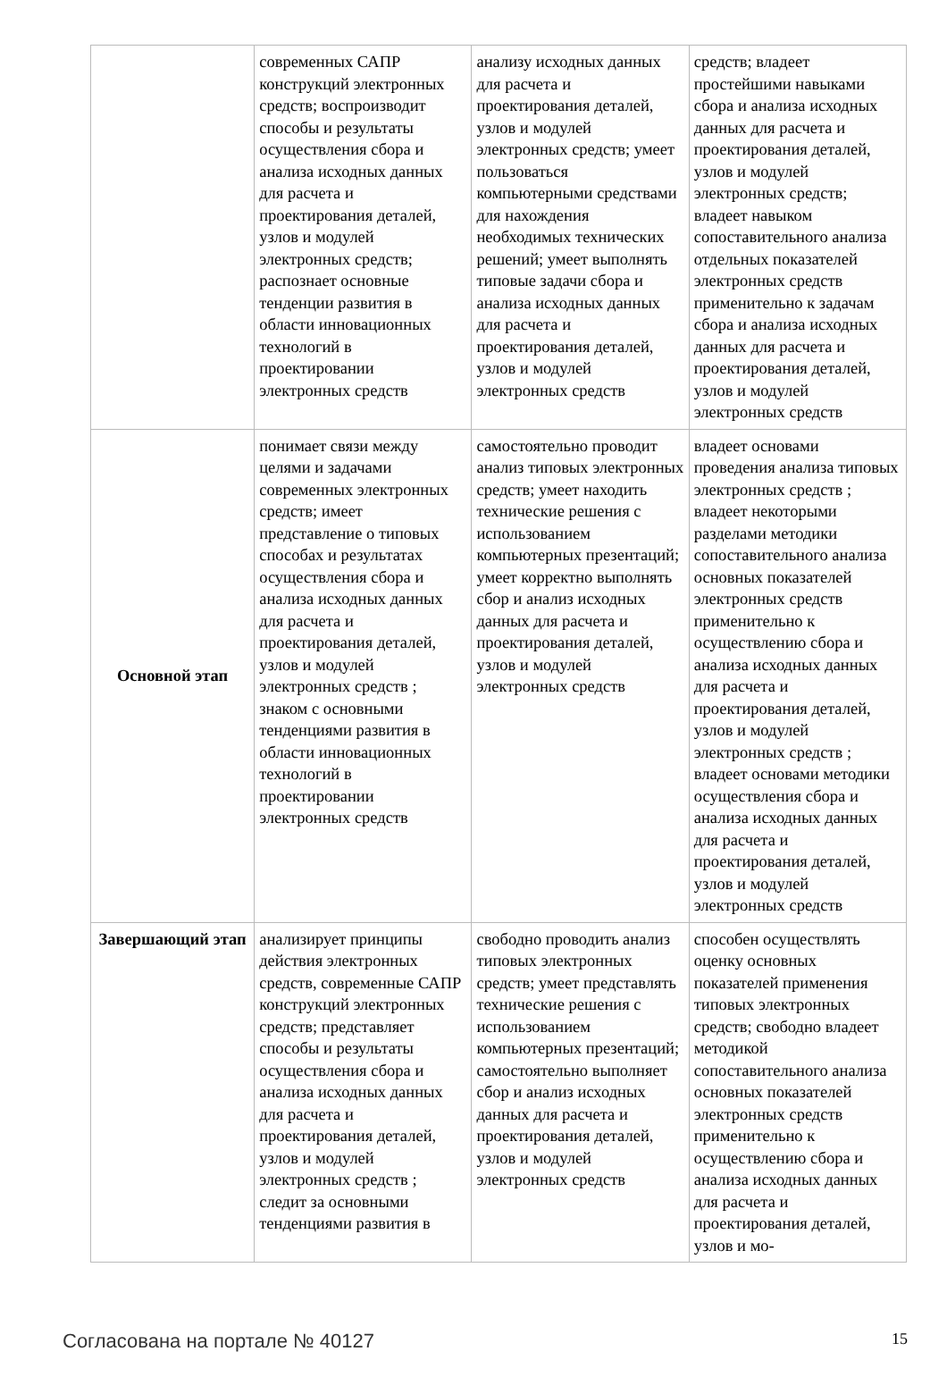| | современных САПР конструкций электронных средств; воспроизводит способы и результаты осуществления сбора и анализа исходных данных для расчета и проектирования деталей, узлов и модулей электронных средств; распознает основные тенденции развития в области инновационных технологий в проектировании электронных средств | анализу исходных данных для расчета и проектирования деталей, узлов и модулей электронных средств; умеет пользоваться компьютерными средствами для нахождения необходимых технических решений; умеет выполнять типовые задачи сбора и анализа исходных данных для расчета и проектирования деталей, узлов и модулей электронных средств | средств; владеет простейшими навыками сбора и анализа исходных данных для расчета и проектирования деталей, узлов и модулей электронных средств; владеет навыком сопоставительного анализа отдельных показателей электронных средств применительно к задачам сбора и анализа исходных данных для расчета и проектирования деталей, узлов и модулей электронных средств |
| Основной этап | понимает связи между целями и задачами современных электронных средств; имеет представление о типовых способах и результатах осуществления сбора и анализа исходных данных для расчета и проектирования деталей, узлов и модулей электронных средств ; знаком с основными тенденциями развития в области инновационных технологий в проектировании электронных средств | самостоятельно проводит анализ типовых электронных средств; умеет находить технические решения с использованием компьютерных презентаций; умеет корректно выполнять сбор и анализ исходных данных для расчета и проектирования деталей, узлов и модулей электронных средств | владеет основами проведения анализа типовых электронных средств ; владеет некоторыми разделами методики сопоставительного анализа основных показателей электронных средств применительно к осуществлению сбора и анализа исходных данных для расчета и проектирования деталей, узлов и модулей электронных средств ; владеет основами методики осуществления сбора и анализа исходных данных для расчета и проектирования деталей, узлов и модулей электронных средств |
| Завершающий этап | анализирует принципы действия электронных средств, современные САПР конструкций электронных средств; представляет способы и результаты осуществления сбора и анализа исходных данных для расчета и проектирования деталей, узлов и модулей электронных средств ; следит за основными тенденциями развития в | свободно проводить анализ типовых электронных средств; умеет представлять технические решения с использованием компьютерных презентаций; самостоятельно выполняет сбор и анализ исходных данных для расчета и проектирования деталей, узлов и модулей электронных средств | способен осуществлять оценку основных показателей применения типовых электронных средств; свободно владеет методикой сопоставительного анализа основных показателей электронных средств применительно к осуществлению сбора и анализа исходных данных для расчета и проектирования деталей, узлов и мо- |
Согласована на портале № 40127 15